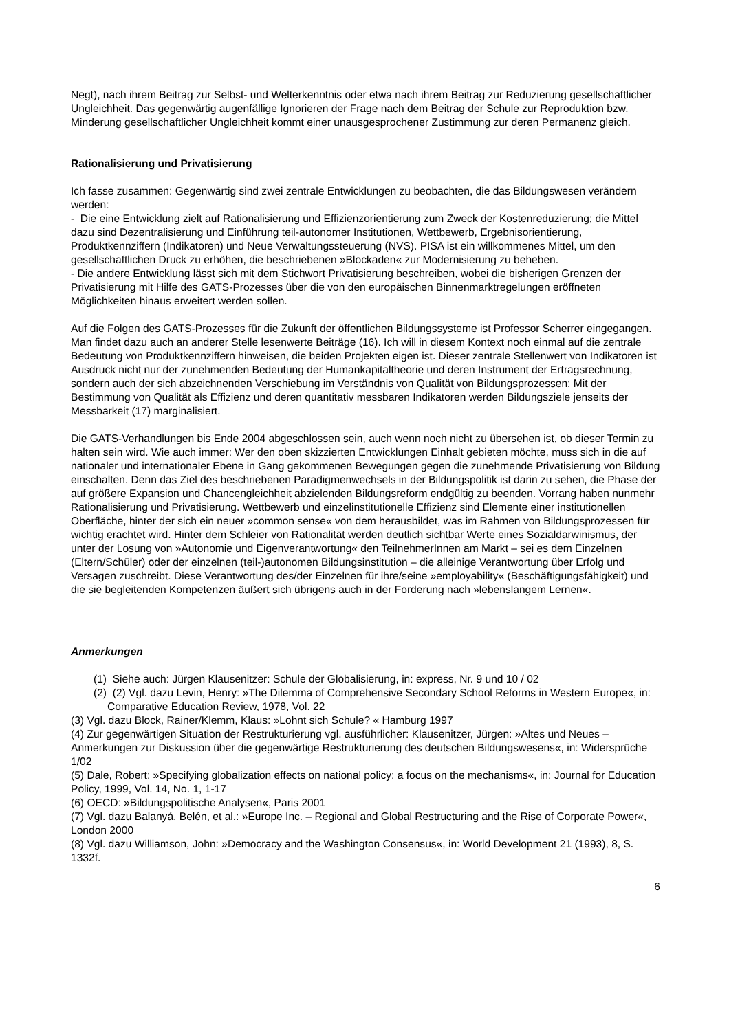Negt), nach ihrem Beitrag zur Selbst- und Welterkenntnis oder etwa nach ihrem Beitrag zur Reduzierung gesellschaftlicher Ungleichheit. Das gegenwärtig augenfällige Ignorieren der Frage nach dem Beitrag der Schule zur Reproduktion bzw. Minderung gesellschaftlicher Ungleichheit kommt einer unausgesprochener Zustimmung zur deren Permanenz gleich.
Rationalisierung und Privatisierung
Ich fasse zusammen: Gegenwärtig sind zwei zentrale Entwicklungen zu beobachten, die das Bildungswesen verändern werden:
- Die eine Entwicklung zielt auf Rationalisierung und Effizienzorientierung zum Zweck der Kostenreduzierung; die Mittel dazu sind Dezentralisierung und Einführung teil-autonomer Institutionen, Wettbewerb, Ergebnisorientierung, Produktkennziffern (Indikatoren) und Neue Verwaltungssteuerung (NVS). PISA ist ein willkommenes Mittel, um den gesellschaftlichen Druck zu erhöhen, die beschriebenen »Blockaden« zur Modernisierung zu beheben.
- Die andere Entwicklung lässt sich mit dem Stichwort Privatisierung beschreiben, wobei die bisherigen Grenzen der Privatisierung mit Hilfe des GATS-Prozesses über die von den europäischen Binnenmarktregelungen eröffneten Möglichkeiten hinaus erweitert werden sollen.
Auf die Folgen des GATS-Prozesses für die Zukunft der öffentlichen Bildungssysteme ist Professor Scherrer eingegangen. Man findet dazu auch an anderer Stelle lesenwerte Beiträge (16). Ich will in diesem Kontext noch einmal auf die zentrale Bedeutung von Produktkennziffern hinweisen, die beiden Projekten eigen ist. Dieser zentrale Stellenwert von Indikatoren ist Ausdruck nicht nur der zunehmenden Bedeutung der Humankapitaltheorie und deren Instrument der Ertragsrechnung, sondern auch der sich abzeichnenden Verschiebung im Verständnis von Qualität von Bildungsprozessen: Mit der Bestimmung von Qualität als Effizienz und deren quantitativ messbaren Indikatoren werden Bildungsziele jenseits der Messbarkeit (17) marginalisiert.
Die GATS-Verhandlungen bis Ende 2004 abgeschlossen sein, auch wenn noch nicht zu übersehen ist, ob dieser Termin zu halten sein wird. Wie auch immer: Wer den oben skizzierten Entwicklungen Einhalt gebieten möchte, muss sich in die auf nationaler und internationaler Ebene in Gang gekommenen Bewegungen gegen die zunehmende Privatisierung von Bildung einschalten. Denn das Ziel des beschriebenen Paradigmenwechsels in der Bildungspolitik ist darin zu sehen, die Phase der auf größere Expansion und Chancengleichheit abzielenden Bildungsreform endgültig zu beenden. Vorrang haben nunmehr Rationalisierung und Privatisierung. Wettbewerb und einzelinstitutionelle Effizienz sind Elemente einer institutionellen Oberfläche, hinter der sich ein neuer »common sense« von dem herausbildet, was im Rahmen von Bildungsprozessen für wichtig erachtet wird. Hinter dem Schleier von Rationalität werden deutlich sichtbar Werte eines Sozialdarwinismus, der unter der Losung von »Autonomie und Eigenverantwortung« den TeilnehmerInnen am Markt – sei es dem Einzelnen (Eltern/Schüler) oder der einzelnen (teil-)autonomen Bildungsinstitution – die alleinige Verantwortung über Erfolg und Versagen zuschreibt. Diese Verantwortung des/der Einzelnen für ihre/seine »employability« (Beschäftigungsfähigkeit) und die sie begleitenden Kompetenzen äußert sich übrigens auch in der Forderung nach »lebenslangem Lernen«.
Anmerkungen
(1) Siehe auch: Jürgen Klausenitzer: Schule der Globalisierung, in: express, Nr. 9 und 10 / 02
(2) (2) Vgl. dazu Levin, Henry: »The Dilemma of Comprehensive Secondary School Reforms in Western Europe«, in: Comparative Education Review, 1978, Vol. 22
(3) Vgl. dazu Block, Rainer/Klemm, Klaus: »Lohnt sich Schule? « Hamburg 1997
(4) Zur gegenwärtigen Situation der Restrukturierung vgl. ausführlicher: Klausenitzer, Jürgen: »Altes und Neues – Anmerkungen zur Diskussion über die gegenwärtige Restrukturierung des deutschen Bildungswesens«, in: Widersprüche 1/02
(5) Dale, Robert: »Specifying globalization effects on national policy: a focus on the mechanisms«, in: Journal for Education Policy, 1999, Vol. 14, No. 1, 1-17
(6) OECD: »Bildungspolitische Analysen«, Paris 2001
(7) Vgl. dazu Balanyá, Belén, et al.: »Europe Inc. – Regional and Global Restructuring and the Rise of Corporate Power«, London 2000
(8) Vgl. dazu Williamson, John: »Democracy and the Washington Consensus«, in: World Development 21 (1993), 8, S. 1332f.
6